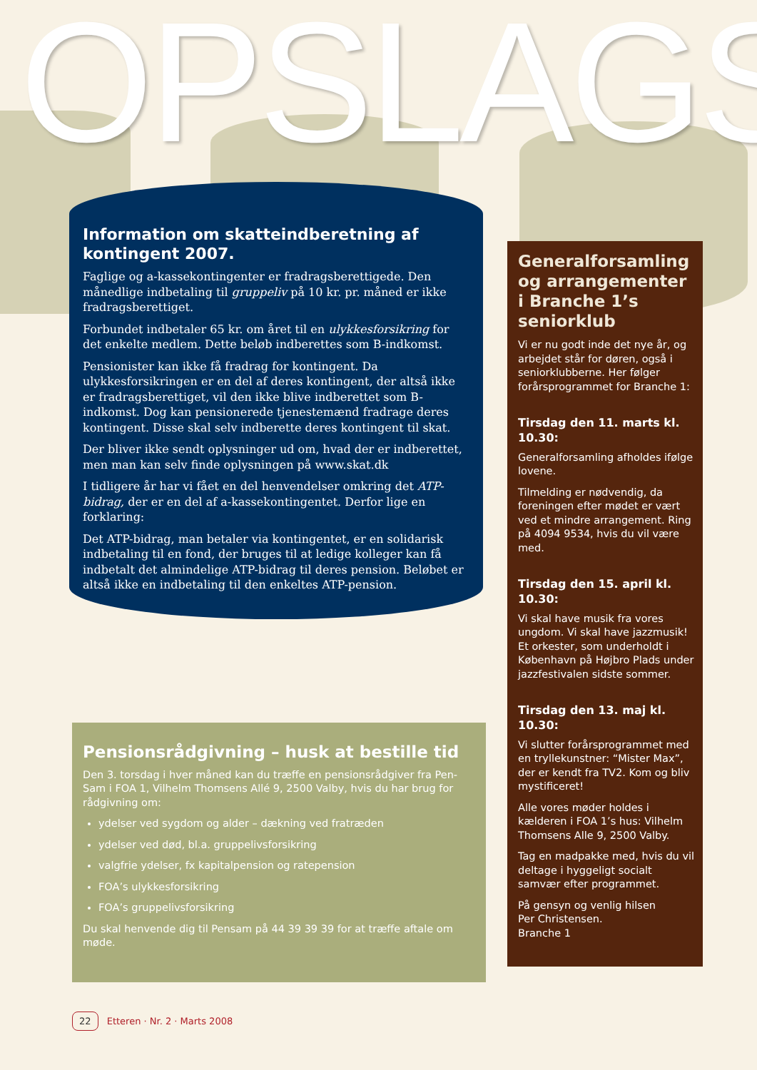OPSLAGS
Information om skatteindberetning af kontingent 2007.
Faglige og a-kassekontingenter er fradragsberettigede. Den månedlige indbetaling til gruppeliv på 10 kr. pr. måned er ikke fradragsberettiget.
Forbundet indbetaler 65 kr. om året til en ulykkesforsikring for det enkelte medlem. Dette beløb indberettes som B-indkomst.
Pensionister kan ikke få fradrag for kontingent. Da ulykkesforsikringen er en del af deres kontingent, der altså ikke er fradragsberettiget, vil den ikke blive indberettet som B-indkomst. Dog kan pensionerede tjenestemænd fradrage deres kontingent. Disse skal selv indberette deres kontingent til skat.
Der bliver ikke sendt oplysninger ud om, hvad der er indberettet, men man kan selv finde oplysningen på www.skat.dk
I tidligere år har vi fået en del henvendelser omkring det ATP-bidrag, der er en del af a-kassekontingentet. Derfor lige en forklaring:
Det ATP-bidrag, man betaler via kontingentet, er en solidarisk indbetaling til en fond, der bruges til at ledige kolleger kan få indbetalt det almindelige ATP-bidrag til deres pension. Beløbet er altså ikke en indbetaling til den enkeltes ATP-pension.
Generalforsamling og arrangementer i Branche 1’s seniorklub
Vi er nu godt inde det nye år, og arbejdet står for døren, også i seniorklubberne. Her følger forårsprogrammet for Branche 1:
Tirsdag den 11. marts kl. 10.30:
Generalforsamling afholdes ifølge lovene.
Tilmelding er nødvendig, da foreningen efter mødet er vært ved et mindre arrangement. Ring på 4094 9534, hvis du vil være med.
Tirsdag den 15. april kl. 10.30:
Vi skal have musik fra vores ungdom. Vi skal have jazzmusik! Et orkester, som underholdt i København på Højbro Plads under jazzfestivalen sidste sommer.
Tirsdag den 13. maj kl. 10.30:
Vi slutter forårsprogrammet med en tryllekunstner: “Mister Max”, der er kendt fra TV2. Kom og bliv mystificeret!
Alle vores møder holdes i kælderen i FOA 1’s hus: Vilhelm Thomsens Alle 9, 2500 Valby.
Tag en madpakke med, hvis du vil deltage i hyggeligt socialt samvær efter programmet.
På gensyn og venlig hilsen
Per Christensen.
Branche 1
Pensionsrådgivning – husk at bestille tid
Den 3. torsdag i hver måned kan du træffe en pensionsrådgiver fra Pen-Sam i FOA 1, Vilhelm Thomsens Allé 9, 2500 Valby, hvis du har brug for rådgivning om:
ydelser ved sygdom og alder – dækning ved fratræden
ydelser ved død, bl.a. gruppelivsforsikring
valgfrie ydelser, fx kapitalpension og ratepension
FOA’s ulykkesforsikring
FOA’s gruppelivsforsikring
Du skal henvende dig til Pensam på 44 39 39 39 for at træffe aftale om møde.
22 Etteren · Nr. 2 · Marts 2008